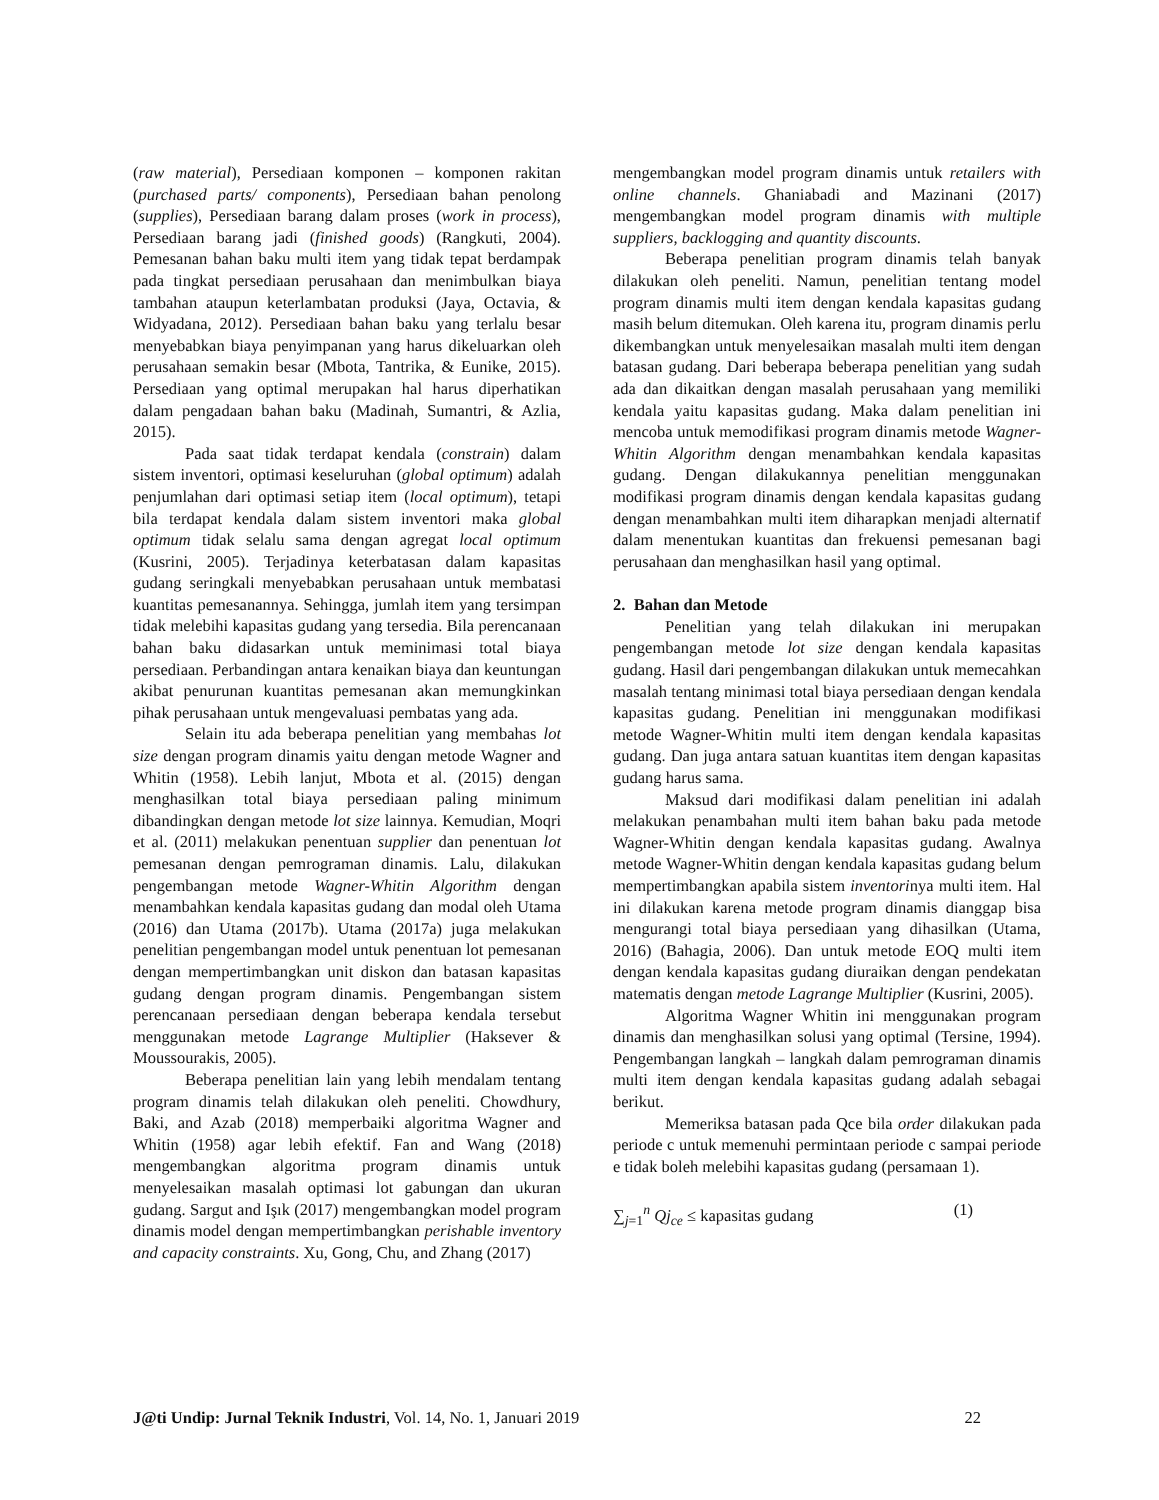(raw material), Persediaan komponen – komponen rakitan (purchased parts/ components), Persediaan bahan penolong (supplies), Persediaan barang dalam proses (work in process), Persediaan barang jadi (finished goods) (Rangkuti, 2004). Pemesanan bahan baku multi item yang tidak tepat berdampak pada tingkat persediaan perusahaan dan menimbulkan biaya tambahan ataupun keterlambatan produksi (Jaya, Octavia, & Widyadana, 2012). Persediaan bahan baku yang terlalu besar menyebabkan biaya penyimpanan yang harus dikeluarkan oleh perusahaan semakin besar (Mbota, Tantrika, & Eunike, 2015). Persediaan yang optimal merupakan hal harus diperhatikan dalam pengadaan bahan baku (Madinah, Sumantri, & Azlia, 2015).
Pada saat tidak terdapat kendala (constrain) dalam sistem inventori, optimasi keseluruhan (global optimum) adalah penjumlahan dari optimasi setiap item (local optimum), tetapi bila terdapat kendala dalam sistem inventori maka global optimum tidak selalu sama dengan agregat local optimum (Kusrini, 2005). Terjadinya keterbatasan dalam kapasitas gudang seringkali menyebabkan perusahaan untuk membatasi kuantitas pemesanannya. Sehingga, jumlah item yang tersimpan tidak melebihi kapasitas gudang yang tersedia. Bila perencanaan bahan baku didasarkan untuk meminimasi total biaya persediaan. Perbandingan antara kenaikan biaya dan keuntungan akibat penurunan kuantitas pemesanan akan memungkinkan pihak perusahaan untuk mengevaluasi pembatas yang ada.
Selain itu ada beberapa penelitian yang membahas lot size dengan program dinamis yaitu dengan metode Wagner and Whitin (1958). Lebih lanjut, Mbota et al. (2015) dengan menghasilkan total biaya persediaan paling minimum dibandingkan dengan metode lot size lainnya. Kemudian, Moqri et al. (2011) melakukan penentuan supplier dan penentuan lot pemesanan dengan pemrograman dinamis. Lalu, dilakukan pengembangan metode Wagner-Whitin Algorithm dengan menambahkan kendala kapasitas gudang dan modal oleh Utama (2016) dan Utama (2017b). Utama (2017a) juga melakukan penelitian pengembangan model untuk penentuan lot pemesanan dengan mempertimbangkan unit diskon dan batasan kapasitas gudang dengan program dinamis. Pengembangan sistem perencanaan persediaan dengan beberapa kendala tersebut menggunakan metode Lagrange Multiplier (Haksever & Moussourakis, 2005).
Beberapa penelitian lain yang lebih mendalam tentang program dinamis telah dilakukan oleh peneliti. Chowdhury, Baki, and Azab (2018) memperbaiki algoritma Wagner and Whitin (1958) agar lebih efektif. Fan and Wang (2018) mengembangkan algoritma program dinamis untuk menyelesaikan masalah optimasi lot gabungan dan ukuran gudang. Sargut and Işık (2017) mengembangkan model program dinamis model dengan mempertimbangkan perishable inventory and capacity constraints. Xu, Gong, Chu, and Zhang (2017)
mengembangkan model program dinamis untuk retailers with online channels. Ghaniabadi and Mazinani (2017) mengembangkan model program dinamis with multiple suppliers, backlogging and quantity discounts.
Beberapa penelitian program dinamis telah banyak dilakukan oleh peneliti. Namun, penelitian tentang model program dinamis multi item dengan kendala kapasitas gudang masih belum ditemukan. Oleh karena itu, program dinamis perlu dikembangkan untuk menyelesaikan masalah multi item dengan batasan gudang. Dari beberapa beberapa penelitian yang sudah ada dan dikaitkan dengan masalah perusahaan yang memiliki kendala yaitu kapasitas gudang. Maka dalam penelitian ini mencoba untuk memodifikasi program dinamis metode Wagner-Whitin Algorithm dengan menambahkan kendala kapasitas gudang. Dengan dilakukannya penelitian menggunakan modifikasi program dinamis dengan kendala kapasitas gudang dengan menambahkan multi item diharapkan menjadi alternatif dalam menentukan kuantitas dan frekuensi pemesanan bagi perusahaan dan menghasilkan hasil yang optimal.
2. Bahan dan Metode
Penelitian yang telah dilakukan ini merupakan pengembangan metode lot size dengan kendala kapasitas gudang. Hasil dari pengembangan dilakukan untuk memecahkan masalah tentang minimasi total biaya persediaan dengan kendala kapasitas gudang. Penelitian ini menggunakan modifikasi metode Wagner-Whitin multi item dengan kendala kapasitas gudang. Dan juga antara satuan kuantitas item dengan kapasitas gudang harus sama.
Maksud dari modifikasi dalam penelitian ini adalah melakukan penambahan multi item bahan baku pada metode Wagner-Whitin dengan kendala kapasitas gudang. Awalnya metode Wagner-Whitin dengan kendala kapasitas gudang belum mempertimbangkan apabila sistem inventorinya multi item. Hal ini dilakukan karena metode program dinamis dianggap bisa mengurangi total biaya persediaan yang dihasilkan (Utama, 2016) (Bahagia, 2006). Dan untuk metode EOQ multi item dengan kendala kapasitas gudang diuraikan dengan pendekatan matematis dengan metode Lagrange Multiplier (Kusrini, 2005).
Algoritma Wagner Whitin ini menggunakan program dinamis dan menghasilkan solusi yang optimal (Tersine, 1994). Pengembangan langkah – langkah dalam pemrograman dinamis multi item dengan kendala kapasitas gudang adalah sebagai berikut.
Memeriksa batasan pada Qce bila order dilakukan pada periode c untuk memenuhi permintaan periode c sampai periode e tidak boleh melebihi kapasitas gudang (persamaan 1).
∑<sub>j=1</sub><sup>n</sup> Qj<sub>ce</sub> ≤ kapasitas gudang (1)
J@ti Undip: Jurnal Teknik Industri, Vol. 14, No. 1, Januari 2019 22